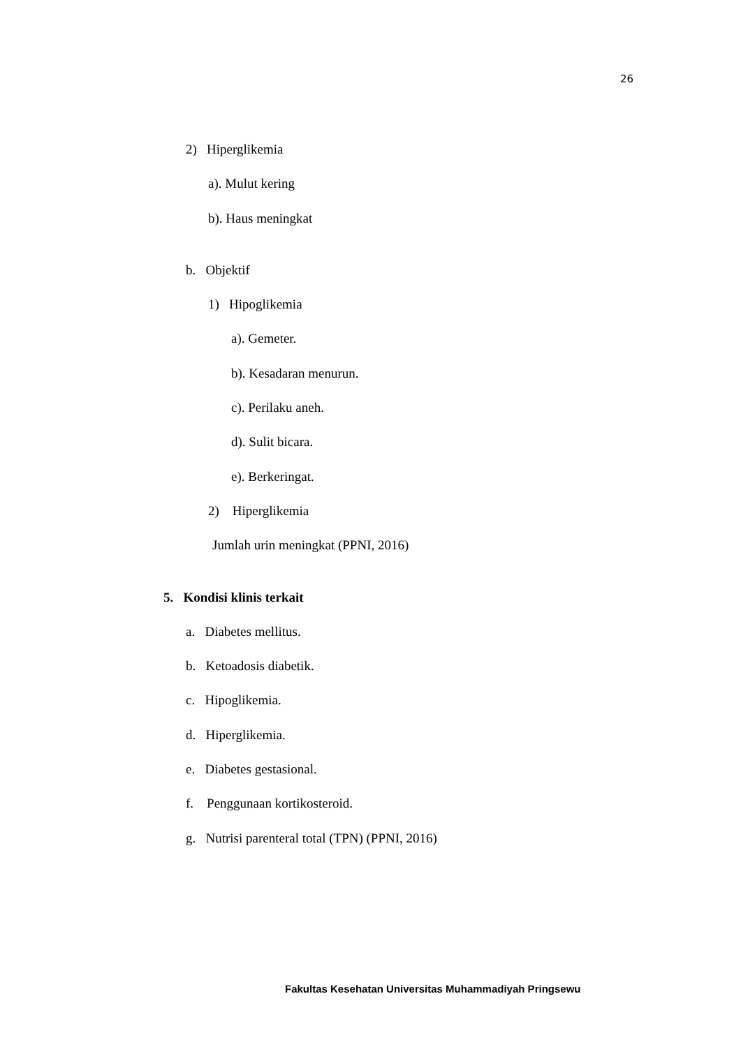26
2) Hiperglikemia
a). Mulut kering
b). Haus meningkat
b. Objektif
1) Hipoglikemia
a). Gemeter.
b). Kesadaran menurun.
c). Perilaku aneh.
d). Sulit bicara.
e). Berkeringat.
2) Hiperglikemia
Jumlah urin meningkat (PPNI, 2016)
5. Kondisi klinis terkait
a. Diabetes mellitus.
b. Ketoadosis diabetik.
c. Hipoglikemia.
d. Hiperglikemia.
e. Diabetes gestasional.
f. Penggunaan kortikosteroid.
g. Nutrisi parenteral total (TPN) (PPNI, 2016)
Fakultas Kesehatan Universitas Muhammadiyah Pringsewu